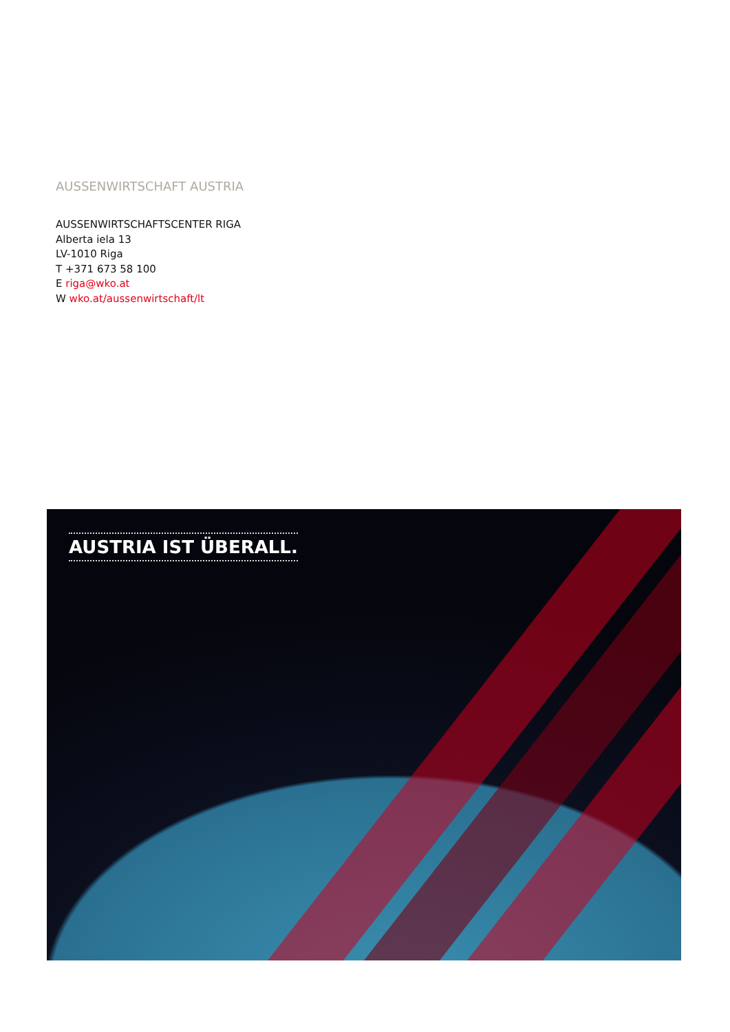AUSSENWIRTSCHAFT AUSTRIA
AUSSENWIRTSCHAFTSCENTER RIGA
Alberta iela 13
LV-1010 Riga
T +371 673 58 100
E riga@wko.at
W wko.at/aussenwirtschaft/lt
AUSTRIA IST ÜBERALL.